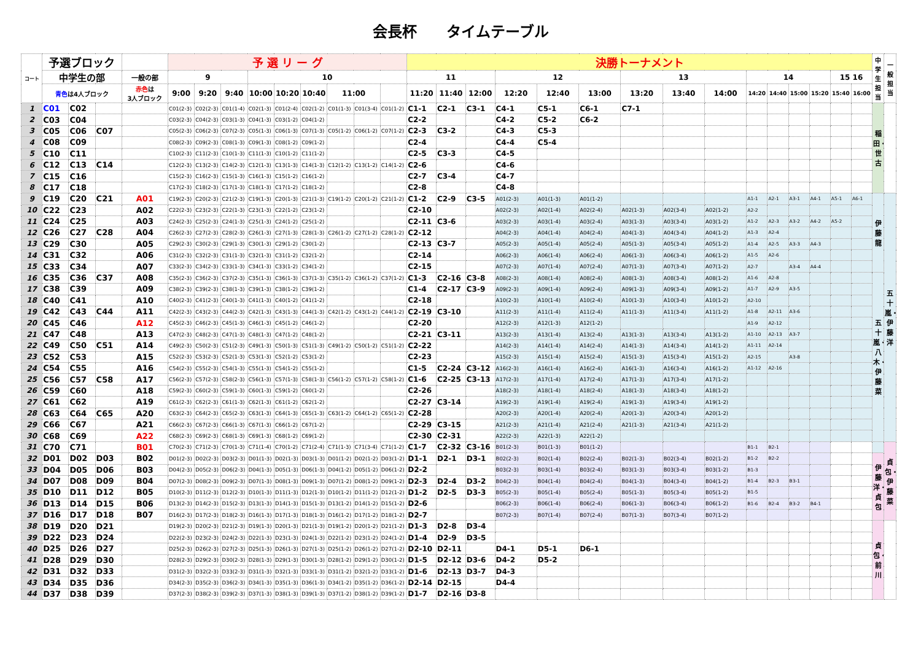会長杯　　タイムテーブル
| コート | 予選ブロック | | | | 予 選 リ ー グ | | | | | | | | | 決勝トーナメント | | | | | | | | | | | | | | | 中学生担当 | 一般担当 |
| --- | --- | --- | --- | --- | --- | --- | --- | --- | --- | --- | --- | --- | --- | --- | --- | --- | --- | --- | --- | --- | --- | --- | --- | --- | --- | --- | --- | --- | --- | --- |
| | 中学生の部 | | | 一般の部 | 9 | | | 10 | | | | | | 11 | | | 12 | | | 13 | | | 14 | | | | 15 16 | | | |
| | 青色 は4人ブロック | | | 赤色 は 3人ブロック | 9:00 | 9:20 | 9:40 | 10:00 | 10:20 | 10:40 | 11:00 | | | 11:20 | 11:40 | 12:00 | 12:20 | 12:40 | 13:00 | 13:20 | 13:40 | 14:00 | 14:20 | 14:40 | 15:00 | 15:20 | 15:40 | 16:00 | | |
| 1 | C01 | C02 | | | C01(2-3) | C02(2-3) | C01(1-4) | C02(1-3) | C01(2-4) | C02(1-2) | C01(1-3) | C01(3-4) | C01(1-2) | C1-1 | C2-1 | C3-1 | C4-1 | C5-1 | C6-1 | C7-1 | | | | | | | | | 稲田・世古 | |
| 2 | C03 | C04 | | | C03(2-3) | C04(2-3) | C03(1-3) | C04(1-3) | C03(1-2) | C04(1-2) | | | | C2-2 | | | C4-2 | C5-2 | C6-2 | | | | | | | | | | | |
| 3 | C05 | C06 | C07 | | C05(2-3) | C06(2-3) | C07(2-3) | C05(1-3) | C06(1-3) | C07(1-3) | C05(1-2) | C06(1-2) | C07(1-2) | C2-3 | C3-2 | | C4-3 | C5-3 | | | | | | | | | | | | |
| 4 | C08 | C09 | | | C08(2-3) | C09(2-3) | C08(1-3) | C09(1-3) | C08(1-2) | C09(1-2) | | | | C2-4 | | | C4-4 | C5-4 | | | | | | | | | | | | |
| 5 | C10 | C11 | | | C10(2-3) | C11(2-3) | C10(1-3) | C11(1-3) | C10(1-2) | C11(1-2) | | | | C2-5 | C3-3 | | C4-5 | | | | | | | | | | | | | |
| 6 | C12 | C13 | C14 | | C12(2-3) | C13(2-3) | C14(2-3) | C12(1-3) | C13(1-3) | C14(1-3) | C12(1-2) | C13(1-2) | C14(1-2) | C2-6 | | | C4-6 | | | | | | | | | | | | | |
| 7 | C15 | C16 | | | C15(2-3) | C16(2-3) | C15(1-3) | C16(1-3) | C15(1-2) | C16(1-2) | | | | C2-7 | C3-4 | | C4-7 | | | | | | | | | | | | | |
| 8 | C17 | C18 | | | C17(2-3) | C18(2-3) | C17(1-3) | C18(1-3) | C17(1-2) | C18(1-2) | | | | C2-8 | | | C4-8 | | | | | | | | | | | | | |
| 9 | C19 | C20 | C21 | A01 | C19(2-3) | C20(2-3) | C21(2-3) | C19(1-3) | C20(1-3) | C21(1-3) | C19(1-2) | C20(1-2) | C21(1-2) | C1-2 | C2-9 | C3-5 | A01(2-3) | A01(1-3) | A01(1-2) | | | | A1-1 | A2-1 | A3-1 | A4-1 | A5-1 | A6-1 | 伊藤龍 | 五十嵐・伊藤洋 |
| 10 | C22 | C23 | | A02 | C22(2-3) | C23(2-3) | C22(1-3) | C23(1-3) | C22(1-2) | C23(1-2) | | | | C2-10 | | | A02(2-3) | A02(1-4) | A02(2-4) | A02(1-3) | A02(3-4) | A02(1-2) | A2-2 | | | | | | | |
| 11 | C24 | C25 | | A03 | C24(2-3) | C25(2-3) | C24(1-3) | C25(1-3) | C24(1-2) | C25(1-2) | | | | C2-11 | C3-6 | | A03(2-3) | A03(1-4) | A03(2-4) | A03(1-3) | A03(3-4) | A03(1-2) | A1-2 | A2-3 | A3-2 | A4-2 | A5-2 | | | |
| 12 | C26 | C27 | C28 | A04 | C26(2-3) | C27(2-3) | C28(2-3) | C26(1-3) | C27(1-3) | C28(1-3) | C26(1-2) | C27(1-2) | C28(1-2) | C2-12 | | | A04(2-3) | A04(1-4) | A04(2-4) | A04(1-3) | A04(3-4) | A04(1-2) | A1-3 | A2-4 | | | | | | |
| 13 | C29 | C30 | | A05 | C29(2-3) | C30(2-3) | C29(1-3) | C30(1-3) | C29(1-2) | C30(1-2) | | | | C2-13 | C3-7 | | A05(2-3) | A05(1-4) | A05(2-4) | A05(1-3) | A05(3-4) | A05(1-2) | A1-4 | A2-5 | A3-3 | A4-3 | | | | |
| 14 | C31 | C32 | | A06 | C31(2-3) | C32(2-3) | C31(1-3) | C32(1-3) | C31(1-2) | C32(1-2) | | | | C2-14 | | | A06(2-3) | A06(1-4) | A06(2-4) | A06(1-3) | A06(3-4) | A06(1-2) | A1-5 | A2-6 | | | | | | |
| 15 | C33 | C34 | | A07 | C33(2-3) | C34(2-3) | C33(1-3) | C34(1-3) | C33(1-2) | C34(1-2) | | | | C2-15 | | | A07(2-3) | A07(1-4) | A07(2-4) | A07(1-3) | A07(3-4) | A07(1-2) | A2-7 | | A3-4 | A4-4 | | | | |
| 16 | C35 | C36 | C37 | A08 | C35(2-3) | C36(2-3) | C37(2-3) | C35(1-3) | C36(1-3) | C37(1-3) | C35(1-2) | C36(1-2) | C37(1-2) | C1-3 | C2-16 | C3-8 | A08(2-3) | A08(1-4) | A08(2-4) | A08(1-3) | A08(3-4) | A08(1-2) | A1-6 | A2-8 | | | | | 五十嵐・八木・伊藤菜 | |
| 17 | C38 | C39 | | A09 | C38(2-3) | C39(2-3) | C38(1-3) | C39(1-3) | C38(1-2) | C39(1-2) | | | | C1-4 | C2-17 | C3-9 | A09(2-3) | A09(1-4) | A09(2-4) | A09(1-3) | A09(3-4) | A09(1-2) | A1-7 | A2-9 | A3-5 | | | | | |
| 18 | C40 | C41 | | A10 | C40(2-3) | C41(2-3) | C40(1-3) | C41(1-3) | C40(1-2) | C41(1-2) | | | | C2-18 | | | A10(2-3) | A10(1-4) | A10(2-4) | A10(1-3) | A10(3-4) | A10(1-2) | A2-10 | | | | | | | |
| 19 | C42 | C43 | C44 | A11 | C42(2-3) | C43(2-3) | C44(2-3) | C42(1-3) | C43(1-3) | C44(1-3) | C42(1-2) | C43(1-2) | C44(1-2) | C2-19 | C3-10 | | A11(2-3) | A11(1-4) | A11(2-4) | A11(1-3) | A11(3-4) | A11(1-2) | A1-8 | A2-11 | A3-6 | | | | | |
| 20 | C45 | C46 | | A12 | C45(2-3) | C46(2-3) | C45(1-3) | C46(1-3) | C45(1-2) | C46(1-2) | | | | C2-20 | | | A12(2-3) | A12(1-3) | A12(1-2) | | | | A1-9 | A2-12 | | | | | | |
| 21 | C47 | C48 | | A13 | C47(2-3) | C48(2-3) | C47(1-3) | C48(1-3) | C47(1-2) | C48(1-2) | | | | C2-21 | C3-11 | | A13(2-3) | A13(1-4) | A13(2-4) | A13(1-3) | A13(3-4) | A13(1-2) | A1-10 | A2-13 | A3-7 | | | | | |
| 22 | C49 | C50 | C51 | A14 | C49(2-3) | C50(2-3) | C51(2-3) | C49(1-3) | C50(1-3) | C51(1-3) | C49(1-2) | C50(1-2) | C51(1-2) | C2-22 | | | A14(2-3) | A14(1-4) | A14(2-4) | A14(1-3) | A14(3-4) | A14(1-2) | A1-11 | A2-14 | | | | | | |
| 23 | C52 | C53 | | A15 | C52(2-3) | C53(2-3) | C52(1-3) | C53(1-3) | C52(1-2) | C53(1-2) | | | | C2-23 | | | A15(2-3) | A15(1-4) | A15(2-4) | A15(1-3) | A15(3-4) | A15(1-2) | A2-15 | | A3-8 | | | | | |
| 24 | C54 | C55 | | A16 | C54(2-3) | C55(2-3) | C54(1-3) | C55(1-3) | C54(1-2) | C55(1-2) | | | | C1-5 | C2-24 | C3-12 | A16(2-3) | A16(1-4) | A16(2-4) | A16(1-3) | A16(3-4) | A16(1-2) | A1-12 | A2-16 | | | | | | |
| 25 | C56 | C57 | C58 | A17 | C56(2-3) | C57(2-3) | C58(2-3) | C56(1-3) | C57(1-3) | C58(1-3) | C56(1-2) | C57(1-2) | C58(1-2) | C1-6 | C2-25 | C3-13 | A17(2-3) | A17(1-4) | A17(2-4) | A17(1-3) | A17(3-4) | A17(1-2) | | | | | | | | |
| 26 | C59 | C60 | | A18 | C59(2-3) | C60(2-3) | C59(1-3) | C60(1-3) | C59(1-2) | C60(1-2) | | | | C2-26 | | | A18(2-3) | A18(1-4) | A18(2-4) | A18(1-3) | A18(3-4) | A18(1-2) | | | | | | | | |
| 27 | C61 | C62 | | A19 | C61(2-3) | C62(2-3) | C61(1-3) | C62(1-3) | C61(1-2) | C62(1-2) | | | | C2-27 | C3-14 | | A19(2-3) | A19(1-4) | A19(2-4) | A19(1-3) | A19(3-4) | A19(1-2) | | | | | | | | |
| 28 | C63 | C64 | C65 | A20 | C63(2-3) | C64(2-3) | C65(2-3) | C63(1-3) | C64(1-3) | C65(1-3) | C63(1-2) | C64(1-2) | C65(1-2) | C2-28 | | | A20(2-3) | A20(1-4) | A20(2-4) | A20(1-3) | A20(3-4) | A20(1-2) | | | | | | | | |
| 29 | C66 | C67 | | A21 | C66(2-3) | C67(2-3) | C66(1-3) | C67(1-3) | C66(1-2) | C67(1-2) | | | | C2-29 | C3-15 | | A21(2-3) | A21(1-4) | A21(2-4) | A21(1-3) | A21(3-4) | A21(1-2) | | | | | | | | |
| 30 | C68 | C69 | | A22 | C68(2-3) | C69(2-3) | C68(1-3) | C69(1-3) | C68(1-2) | C69(1-2) | | | | C2-30 | C2-31 | | A22(2-3) | A22(1-3) | A22(1-2) | | | | | | | | | | | |
| 31 | C70 | C71 | | B01 | C70(2-3) | C71(2-3) | C70(1-3) | C71(1-4) | C70(1-2) | C71(2-4) | C71(1-3) | C71(3-4) | C71(1-2) | C1-7 | C2-32 | C3-16 | B01(2-3) | B01(1-3) | B01(1-2) | | | | B1-1 | B2-1 | | | | | | 貞包・伊藤菜 |
| 32 | D01 | D02 | D03 | B02 | D01(2-3) | D02(2-3) | D03(2-3) | D01(1-3) | D02(1-3) | D03(1-3) | D01(1-2) | D02(1-2) | D03(1-2) | D1-1 | D2-1 | D3-1 | B02(2-3) | B02(1-4) | B02(2-4) | B02(1-3) | B02(3-4) | B02(1-2) | B1-2 | B2-2 | | | | | 伊藤洋・貞包 | |
| 33 | D04 | D05 | D06 | B03 | D04(2-3) | D05(2-3) | D06(2-3) | D04(1-3) | D05(1-3) | D06(1-3) | D04(1-2) | D05(1-2) | D06(1-2) | D2-2 | | | B03(2-3) | B03(1-4) | B03(2-4) | B03(1-3) | B03(3-4) | B03(1-2) | B1-3 | | | | | | | |
| 34 | D07 | D08 | D09 | B04 | D07(2-3) | D08(2-3) | D09(2-3) | D07(1-3) | D08(1-3) | D09(1-3) | D07(1-2) | D08(1-2) | D09(1-2) | D2-3 | D2-4 | D3-2 | B04(2-3) | B04(1-4) | B04(2-4) | B04(1-3) | B04(3-4) | B04(1-2) | B1-4 | B2-3 | B3-1 | | | | | |
| 35 | D10 | D11 | D12 | B05 | D10(2-3) | D11(2-3) | D12(2-3) | D10(1-3) | D11(1-3) | D12(1-3) | D10(1-2) | D11(1-2) | D12(1-2) | D1-2 | D2-5 | D3-3 | B05(2-3) | B05(1-4) | B05(2-4) | B05(1-3) | B05(3-4) | B05(1-2) | B1-5 | | | | | | | |
| 36 | D13 | D14 | D15 | B06 | D13(2-3) | D14(2-3) | D15(2-3) | D13(1-3) | D14(1-3) | D15(1-3) | D13(1-2) | D14(1-2) | D15(1-2) | D2-6 | | | B06(2-3) | B06(1-4) | B06(2-4) | B06(1-3) | B06(3-4) | B06(1-2) | B1-6 | B2-4 | B3-2 | B4-1 | | | | |
| 37 | D16 | D17 | D18 | B07 | D16(2-3) | D17(2-3) | D18(2-3) | D16(1-3) | D17(1-3) | D18(1-3) | D16(1-2) | D17(1-2) | D18(1-2) | D2-7 | | | B07(2-3) | B07(1-4) | B07(2-4) | B07(1-3) | B07(3-4) | B07(1-2) | | | | | | | | |
| 38 | D19 | D20 | D21 | | D19(2-3) | D20(2-3) | D21(2-3) | D19(1-3) | D20(1-3) | D21(1-3) | D19(1-2) | D20(1-2) | D21(1-2) | D1-3 | D2-8 | D3-4 | | | | | | | | | | | | | 貞包・前川 | |
| 39 | D22 | D23 | D24 | | D22(2-3) | D23(2-3) | D24(2-3) | D22(1-3) | D23(1-3) | D24(1-3) | D22(1-2) | D23(1-2) | D24(1-2) | D1-4 | D2-9 | D3-5 | | | | | | | | | | | | | | |
| 40 | D25 | D26 | D27 | | D25(2-3) | D26(2-3) | D27(2-3) | D25(1-3) | D26(1-3) | D27(1-3) | D25(1-2) | D26(1-2) | D27(1-2) | D2-10 | D2-11 | | D4-1 | D5-1 | D6-1 | | | | | | | | | | | |
| 41 | D28 | D29 | D30 | | D28(2-3) | D29(2-3) | D30(2-3) | D28(1-3) | D29(1-3) | D30(1-3) | D28(1-2) | D29(1-2) | D30(1-2) | D1-5 | D2-12 | D3-6 | D4-2 | D5-2 | | | | | | | | | | | | |
| 42 | D31 | D32 | D33 | | D31(2-3) | D32(2-3) | D33(2-3) | D31(1-3) | D32(1-3) | D33(1-3) | D31(1-2) | D32(1-2) | D33(1-2) | D1-6 | D2-13 | D3-7 | D4-3 | | | | | | | | | | | | | |
| 43 | D34 | D35 | D36 | | D34(2-3) | D35(2-3) | D36(2-3) | D34(1-3) | D35(1-3) | D36(1-3) | D34(1-2) | D35(1-2) | D36(1-2) | D2-14 | D2-15 | | D4-4 | | | | | | | | | | | | | |
| 44 | D37 | D38 | D39 | | D37(2-3) | D38(2-3) | D39(2-3) | D37(1-3) | D38(1-3) | D39(1-3) | D37(1-2) | D38(1-2) | D39(1-2) | D1-7 | D2-16 | D3-8 | | | | | | | | | | | | | | |